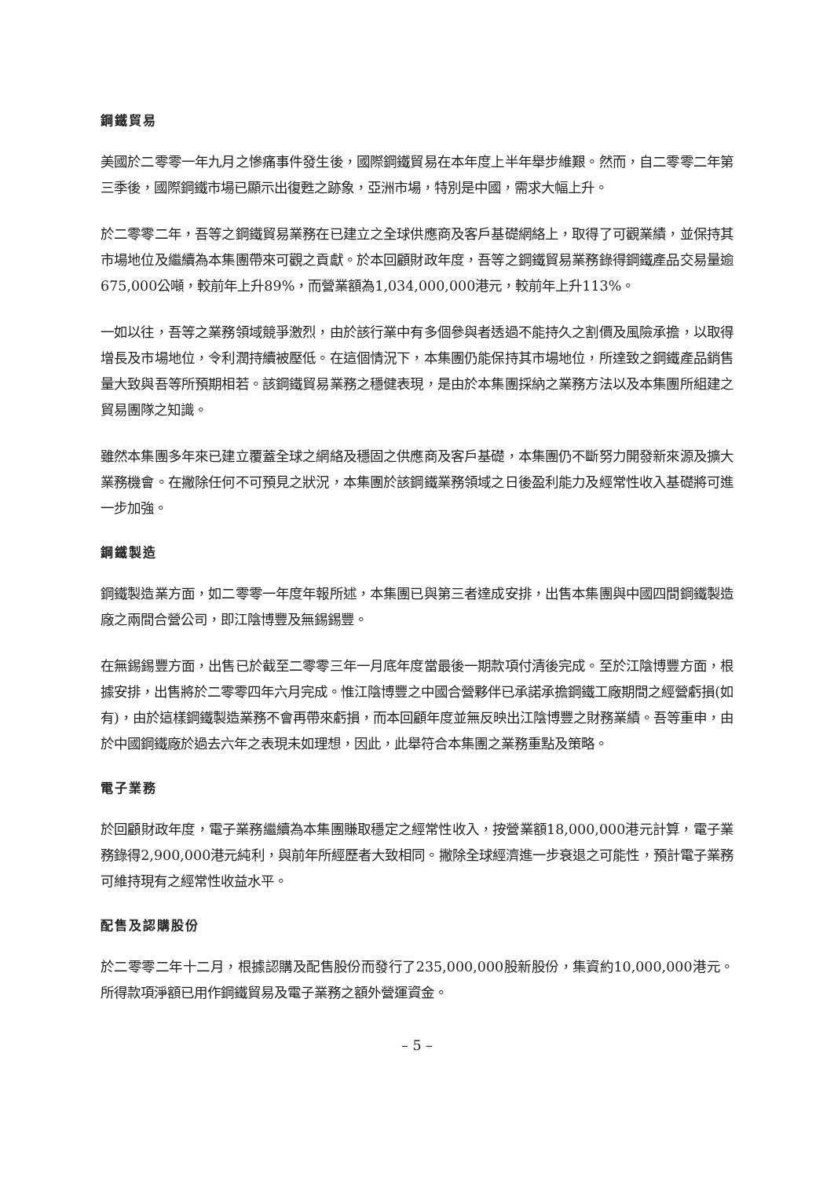鋼鐵貿易
美國於二零零一年九月之慘痛事件發生後，國際鋼鐵貿易在本年度上半年舉步維艱。然而，自二零零二年第三季後，國際鋼鐵市場已顯示出復甦之跡象，亞洲市場，特別是中國，需求大幅上升。
於二零零二年，吾等之鋼鐵貿易業務在已建立之全球供應商及客戶基礎網絡上，取得了可觀業績，並保持其市場地位及繼續為本集團帶來可觀之貢獻。於本回顧財政年度，吾等之鋼鐵貿易業務錄得鋼鐵產品交易量逾675,000公噸，較前年上升89%，而營業額為1,034,000,000港元，較前年上升113%。
一如以往，吾等之業務領域競爭激烈，由於該行業中有多個參與者透過不能持久之割價及風險承擔，以取得增長及市場地位，令利潤持續被壓低。在這個情況下，本集團仍能保持其市場地位，所達致之鋼鐵產品銷售量大致與吾等所預期相若。該鋼鐵貿易業務之穩健表現，是由於本集團採納之業務方法以及本集團所組建之貿易團隊之知識。
雖然本集團多年來已建立覆蓋全球之網絡及穩固之供應商及客戶基礎，本集團仍不斷努力開發新來源及擴大業務機會。在撇除任何不可預見之狀況，本集團於該鋼鐵業務領域之日後盈利能力及經常性收入基礎將可進一步加強。
鋼鐵製造
鋼鐵製造業方面，如二零零一年度年報所述，本集團已與第三者達成安排，出售本集團與中國四間鋼鐵製造廠之兩間合營公司，即江陰博豐及無錫錫豐。
在無錫錫豐方面，出售已於截至二零零三年一月底年度當最後一期款項付清後完成。至於江陰博豐方面，根據安排，出售將於二零零四年六月完成。惟江陰博豐之中國合營夥伴已承諾承擔鋼鐵工廠期間之經營虧損(如有)，由於這樣鋼鐵製造業務不會再帶來虧損，而本回顧年度並無反映出江陰博豐之財務業績。吾等重申，由於中國鋼鐵廠於過去六年之表現未如理想，因此，此舉符合本集團之業務重點及策略。
電子業務
於回顧財政年度，電子業務繼續為本集團賺取穩定之經常性收入，按營業額18,000,000港元計算，電子業務錄得2,900,000港元純利，與前年所經歷者大致相同。撇除全球經濟進一步衰退之可能性，預計電子業務可維持現有之經常性收益水平。
配售及認購股份
於二零零二年十二月，根據認購及配售股份而發行了235,000,000股新股份，集資約10,000,000港元。所得款項淨額已用作鋼鐵貿易及電子業務之額外營運資金。
– 5 –